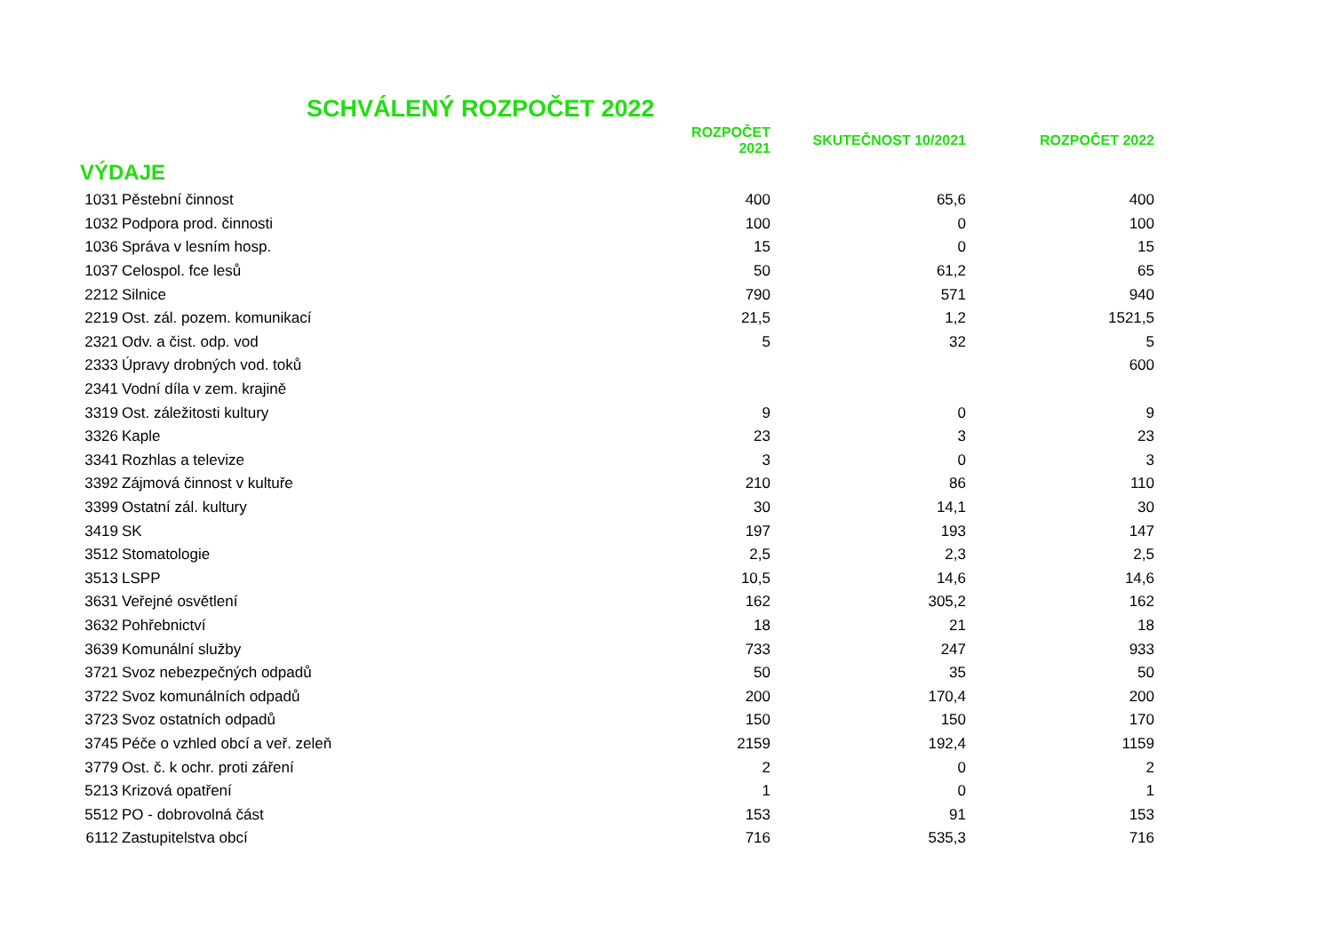SCHVÁLENÝ ROZPOČET 2022
| | | ROZPOČET 2021 | SKUTEČNOST 10/2021 | ROZPOČET 2022 |
| --- | --- | --- | --- | --- |
| VÝDAJE | | | | |
| 1031 | Pěstební činnost | 400 | 65,6 | 400 |
| 1032 | Podpora prod. činnosti | 100 | 0 | 100 |
| 1036 | Správa v lesním hosp. | 15 | 0 | 15 |
| 1037 | Celospol. fce lesů | 50 | 61,2 | 65 |
| 2212 | Silnice | 790 | 571 | 940 |
| 2219 | Ost. zál. pozem. komunikací | 21,5 | 1,2 | 1521,5 |
| 2321 | Odv. a čist. odp. vod | 5 | 32 | 5 |
| 2333 | Úpravy drobných vod. toků | | | 600 |
| 2341 | Vodní díla v zem. krajině | | | |
| 3319 | Ost. záležitosti kultury | 9 | 0 | 9 |
| 3326 | Kaple | 23 | 3 | 23 |
| 3341 | Rozhlas a televize | 3 | 0 | 3 |
| 3392 | Zájmová činnost v kultuře | 210 | 86 | 110 |
| 3399 | Ostatní zál. kultury | 30 | 14,1 | 30 |
| 3419 | SK | 197 | 193 | 147 |
| 3512 | Stomatologie | 2,5 | 2,3 | 2,5 |
| 3513 | LSPP | 10,5 | 14,6 | 14,6 |
| 3631 | Veřejné osvětlení | 162 | 305,2 | 162 |
| 3632 | Pohřebnictví | 18 | 21 | 18 |
| 3639 | Komunální služby | 733 | 247 | 933 |
| 3721 | Svoz nebezpečných odpadů | 50 | 35 | 50 |
| 3722 | Svoz komunálních odpadů | 200 | 170,4 | 200 |
| 3723 | Svoz ostatních odpadů | 150 | 150 | 170 |
| 3745 | Péče o vzhled obcí a veř. zeleň | 2159 | 192,4 | 1159 |
| 3779 | Ost. č. k ochr. proti záření | 2 | 0 | 2 |
| 5213 | Krizová opatření | 1 | 0 | 1 |
| 5512 | PO - dobrovolná část | 153 | 91 | 153 |
| 6112 | Zastupitelstva obcí | 716 | 535,3 | 716 |